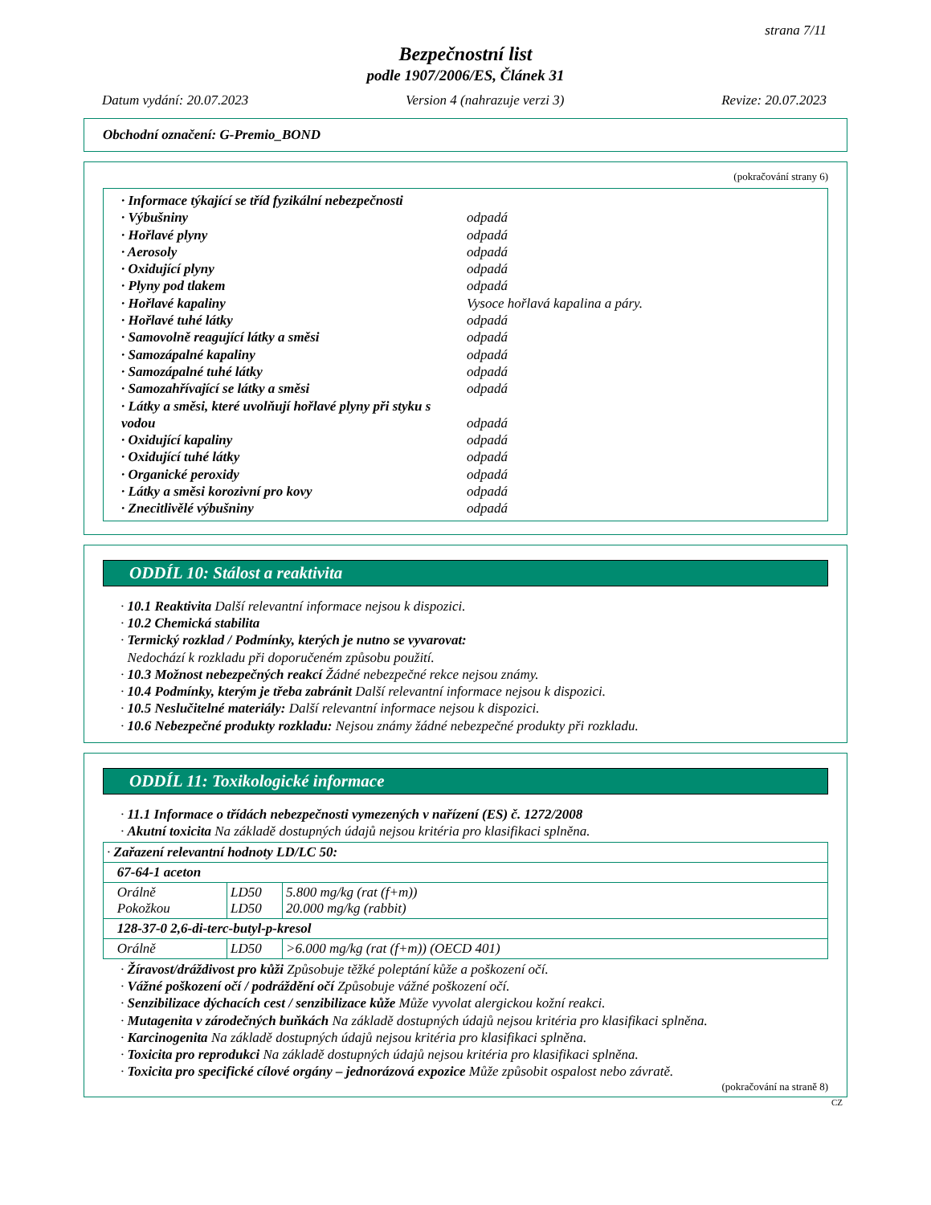strana 7/11
Bezpečnostní list
podle 1907/2006/ES, Článek 31
Datum vydání: 20.07.2023 Version 4 (nahrazuje verzi 3) Revize: 20.07.2023
Obchodní označení: G-Premio_BOND
(pokračování strany 6)
· Informace týkající se tříd fyzikální nebezpečnosti
· Výbušniny odpadá
· Hořlavé plyny odpadá
· Aerosoly odpadá
· Oxidující plyny odpadá
· Plyny pod tlakem odpadá
· Hořlavé kapaliny Vysoce hořlavá kapalina a páry.
· Hořlavé tuhé látky odpadá
· Samovolně reagující látky a směsi odpadá
· Samozápalné kapaliny odpadá
· Samozápalné tuhé látky odpadá
· Samozahřívající se látky a směsi odpadá
· Látky a směsi, které uvolňují hořlavé plyny při styku s vodou odpadá
· Oxidující kapaliny odpadá
· Oxidující tuhé látky odpadá
· Organické peroxidy odpadá
· Látky a směsi korozivní pro kovy odpadá
· Znecitlivělé výbušniny odpadá
ODDÍL 10: Stálost a reaktivita
· 10.1 Reaktivita Další relevantní informace nejsou k dispozici.
· 10.2 Chemická stabilita
· Termický rozklad / Podmínky, kterých je nutno se vyvarovat:
Nedochází k rozkladu při doporučeném způsobu použití.
· 10.3 Možnost nebezpečných reakcí Žádné nebezpečné rekce nejsou známy.
· 10.4 Podmínky, kterým je třeba zabránit Další relevantní informace nejsou k dispozici.
· 10.5 Neslučitelné materiály: Další relevantní informace nejsou k dispozici.
· 10.6 Nebezpečné produkty rozkladu: Nejsou známy žádné nebezpečné produkty při rozkladu.
ODDÍL 11: Toxikologické informace
· 11.1 Informace o třídách nebezpečnosti vymezených v nařízení (ES) č. 1272/2008
· Akutní toxicita Na základě dostupných údajů nejsou kritéria pro klasifikaci splněna.
| · Zařazení relevantní hodnoty LD/LC 50: | | |
| 67-64-1 aceton | | |
| Orálně Pokožkou | LD50 LD50 | 5.800 mg/kg (rat (f+m)) 20.000 mg/kg (rabbit) |
| 128-37-0 2,6-di-terc-butyl-p-kresol | | |
| Orálně | LD50 | >6.000 mg/kg (rat (f+m)) (OECD 401) |
· Žíravost/dráždivost pro kůži Způsobuje těžké poleptání kůže a poškození očí.
· Vážné poškození očí / podráždění očí Způsobuje vážné poškození očí.
· Senzibilizace dýchacích cest / senzibilizace kůže Může vyvolat alergickou kožní reakci.
· Mutagenita v zárodečných buňkách Na základě dostupných údajů nejsou kritéria pro klasifikaci splněna.
· Karcinogenita Na základě dostupných údajů nejsou kritéria pro klasifikaci splněna.
· Toxicita pro reprodukci Na základě dostupných údajů nejsou kritéria pro klasifikaci splněna.
· Toxicita pro specifické cílové orgány – jednorázová expozice Může způsobit ospalost nebo závratě.
(pokračování na straně 8)
CZ